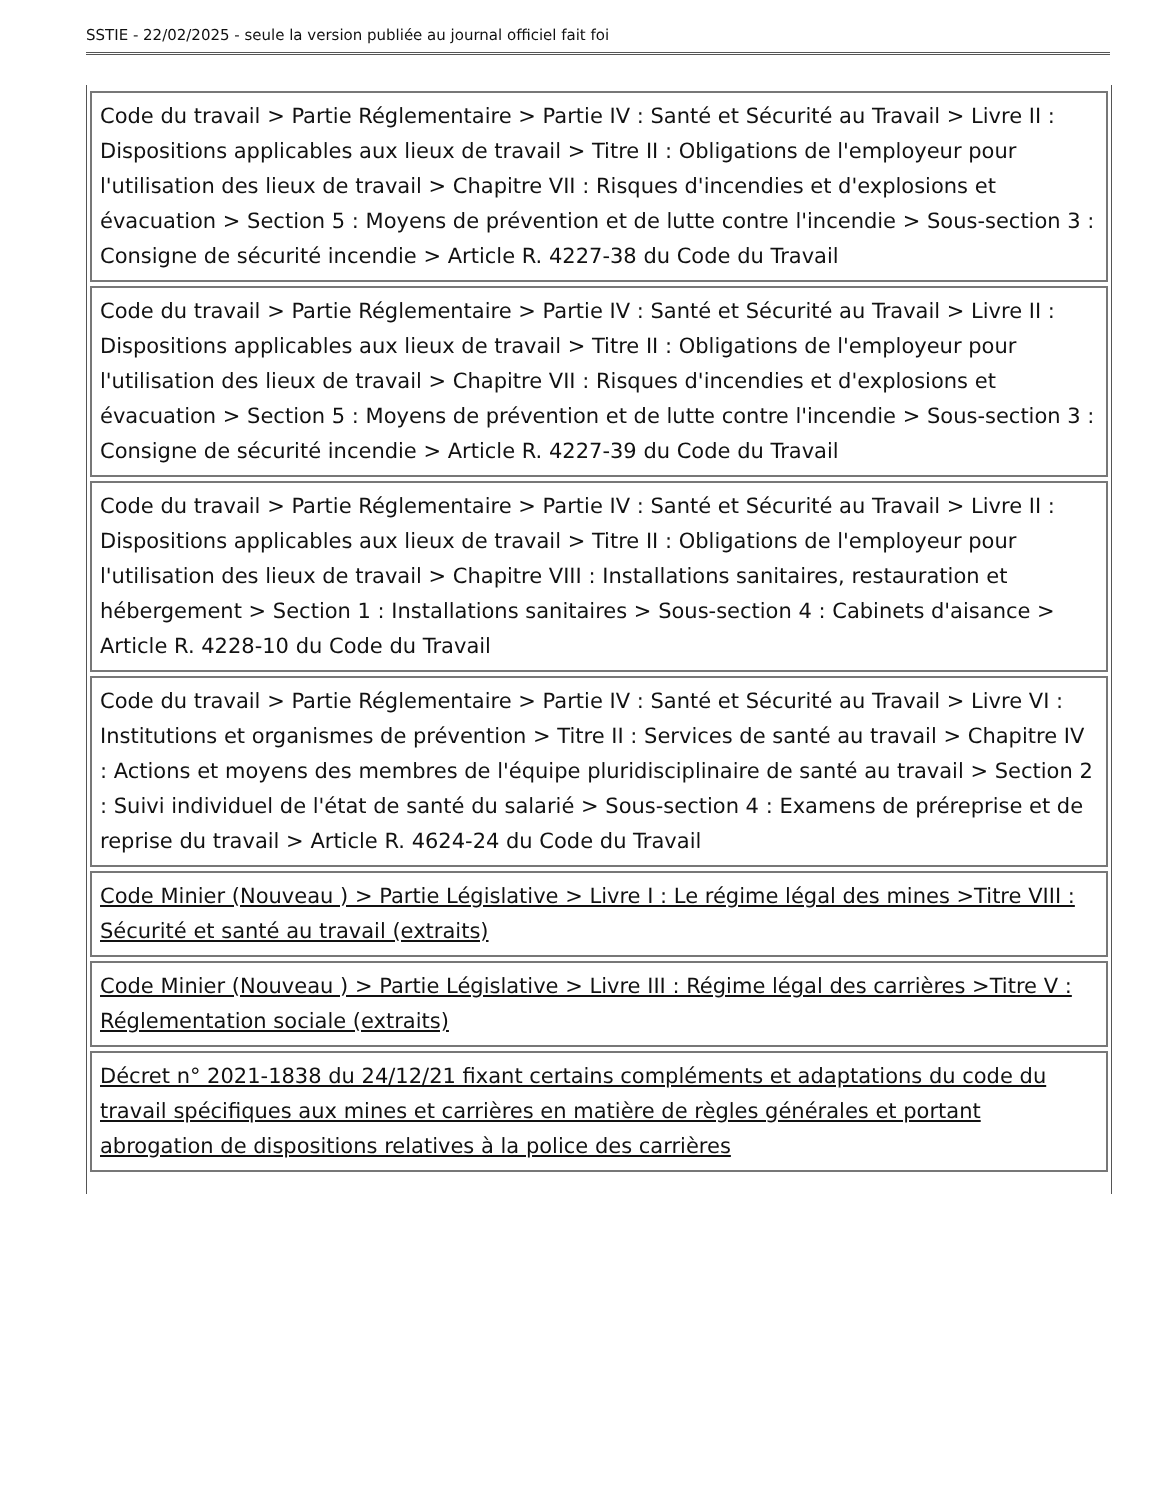SSTIE - 22/02/2025 - seule la version publiée au journal officiel fait foi
| Code du travail > Partie Réglementaire > Partie IV : Santé et Sécurité au Travail > Livre II : Dispositions applicables aux lieux de travail > Titre II : Obligations de l'employeur pour l'utilisation des lieux de travail > Chapitre VII : Risques d'incendies et d'explosions et évacuation > Section 5 : Moyens de prévention et de lutte contre l'incendie > Sous-section 3 : Consigne de sécurité incendie > Article R. 4227-38 du Code du Travail |
| Code du travail > Partie Réglementaire > Partie IV : Santé et Sécurité au Travail > Livre II : Dispositions applicables aux lieux de travail > Titre II : Obligations de l'employeur pour l'utilisation des lieux de travail > Chapitre VII : Risques d'incendies et d'explosions et évacuation > Section 5 : Moyens de prévention et de lutte contre l'incendie > Sous-section 3 : Consigne de sécurité incendie > Article R. 4227-39 du Code du Travail |
| Code du travail > Partie Réglementaire > Partie IV : Santé et Sécurité au Travail > Livre II : Dispositions applicables aux lieux de travail > Titre II : Obligations de l'employeur pour l'utilisation des lieux de travail > Chapitre VIII : Installations sanitaires, restauration et hébergement > Section 1 : Installations sanitaires > Sous-section 4 : Cabinets d'aisance > Article R. 4228-10 du Code du Travail |
| Code du travail > Partie Réglementaire > Partie IV : Santé et Sécurité au Travail > Livre VI : Institutions et organismes de prévention > Titre II : Services de santé au travail > Chapitre IV : Actions et moyens des membres de l'équipe pluridisciplinaire de santé au travail > Section 2 : Suivi individuel de l'état de santé du salarié > Sous-section 4 : Examens de préreprise et de reprise du travail > Article R. 4624-24 du Code du Travail |
| Code Minier (Nouveau ) > Partie Législative > Livre I : Le régime légal des mines >Titre VIII : Sécurité et santé au travail (extraits) |
| Code Minier (Nouveau ) > Partie Législative > Livre III : Régime légal des carrières >Titre V : Réglementation sociale (extraits) |
| Décret n° 2021-1838 du 24/12/21 fixant certains compléments et adaptations du code du travail spécifiques aux mines et carrières en matière de règles générales et portant abrogation de dispositions relatives à la police des carrières |